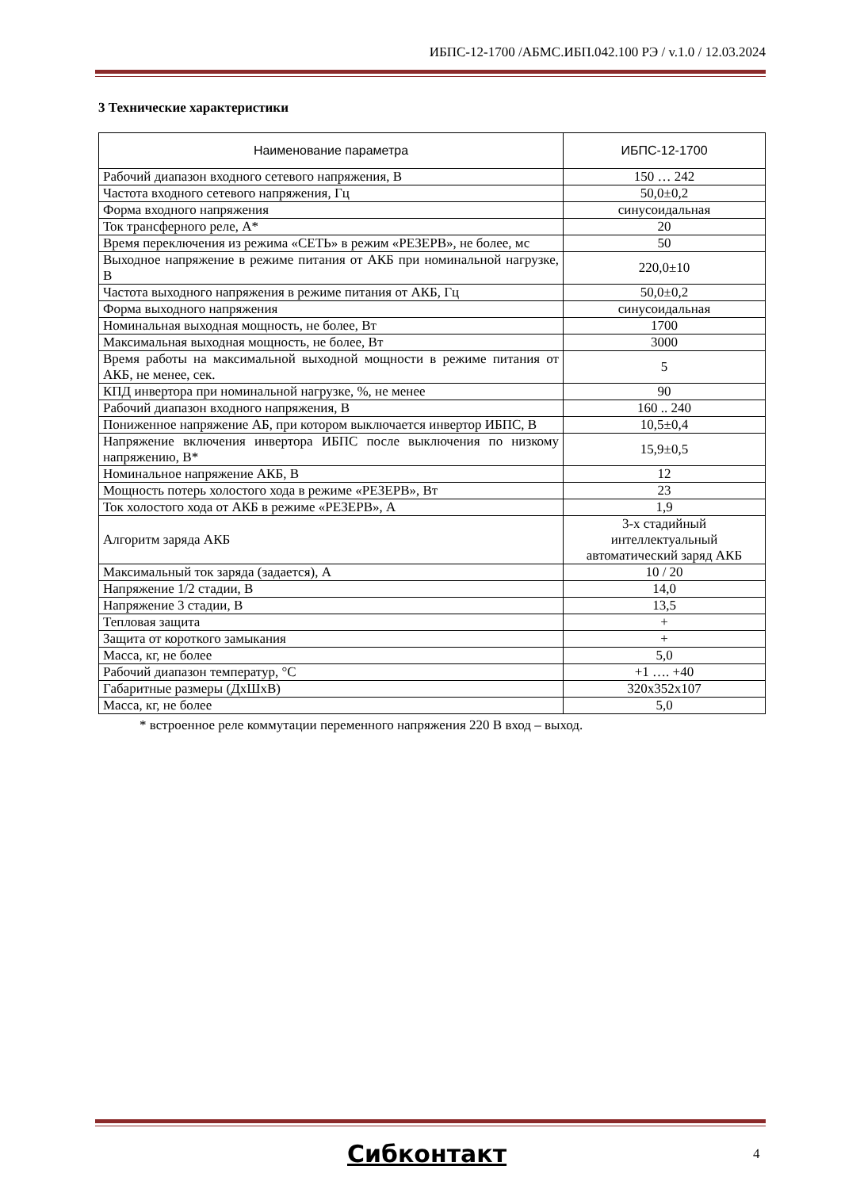ИБПС-12-1700 /АБМС.ИБП.042.100 РЭ / v.1.0 / 12.03.2024
3 Технические характеристики
* встроенное реле коммутации переменного напряжения 220 В вход – выход.
| Наименование параметра | ИБПС-12-1700 |
| --- | --- |
| Рабочий диапазон входного сетевого напряжения, В | 150 … 242 |
| Частота входного сетевого напряжения, Гц | 50,0±0,2 |
| Форма входного напряжения | синусоидальная |
| Ток трансферного реле, А* | 20 |
| Время переключения из режима «СЕТЬ» в режим «РЕЗЕРВ», не более, мс | 50 |
| Выходное напряжение в режиме питания от АКБ при номинальной нагрузке, В | 220,0±10 |
| Частота выходного напряжения в режиме питания от АКБ, Гц | 50,0±0,2 |
| Форма выходного напряжения | синусоидальная |
| Номинальная выходная мощность, не более, Вт | 1700 |
| Максимальная выходная мощность, не более, Вт | 3000 |
| Время работы на максимальной выходной мощности в режиме питания от АКБ, не менее, сек. | 5 |
| КПД инвертора при номинальной нагрузке, %, не менее | 90 |
| Рабочий диапазон входного напряжения, В | 160 .. 240 |
| Пониженное напряжение АБ, при котором выключается инвертор ИБПС, В | 10,5±0,4 |
| Напряжение включения инвертора ИБПС после выключения по низкому напряжению, В* | 15,9±0,5 |
| Номинальное напряжение АКБ, В | 12 |
| Мощность потерь холостого хода в режиме «РЕЗЕРВ», Вт | 23 |
| Ток холостого хода от АКБ в режиме «РЕЗЕРВ», А | 1,9 |
| Алгоритм заряда АКБ | 3-х стадийный интеллектуальный автоматический заряд АКБ |
| Максимальный ток заряда (задается), А | 10 / 20 |
| Напряжение 1/2 стадии, В | 14,0 |
| Напряжение 3 стадии, В | 13,5 |
| Тепловая защита | + |
| Защита от короткого замыкания | + |
| Масса, кг, не более | 5,0 |
| Рабочий диапазон температур, °С | +1 …. +40 |
| Габаритные размеры (ДхШхВ) | 320x352x107 |
| Масса, кг, не более | 5,0 |
Сибконтакт 4